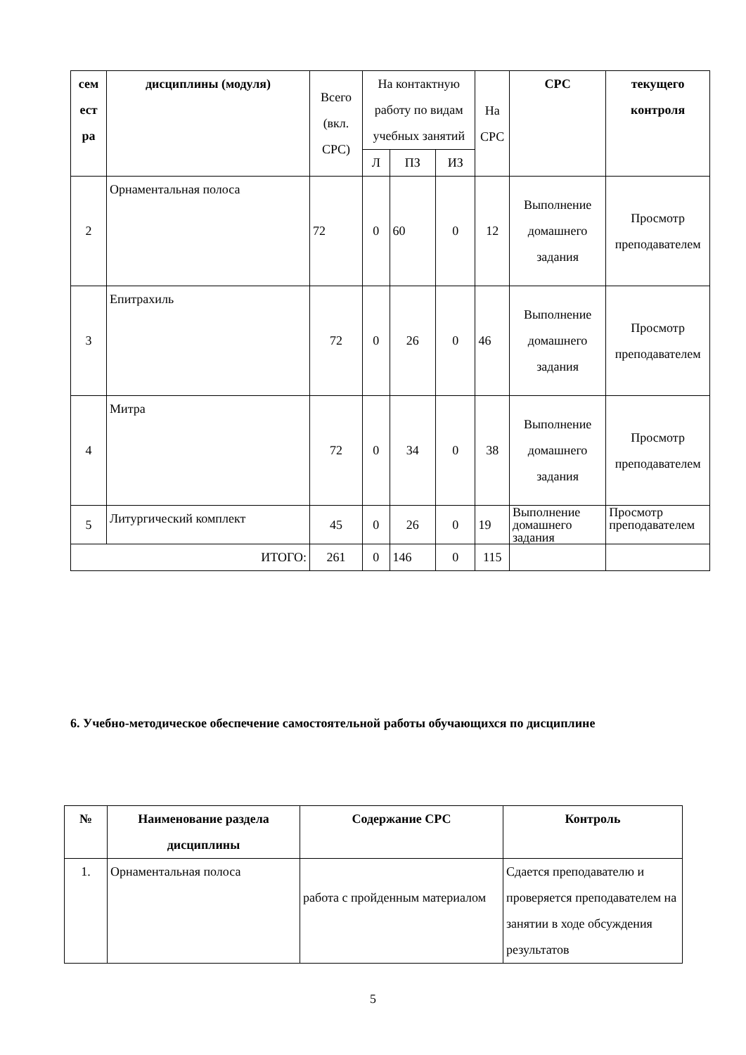| сем ест ра | дисциплины (модуля) | Всего (вкл. СРС) | На контактную работу по видам учебных занятий | | | На СРС | СРС | текущего контроля |
| | | | Л | ПЗ | ИЗ | | | |
| 2 | Орнаментальная полоса | 72 | 0 | 60 | 0 | 12 | Выполнение домашнего задания | Просмотр преподавателем |
| 3 | Епитрахиль | 72 | 0 | 26 | 0 | 46 | Выполнение домашнего задания | Просмотр преподавателем |
| 4 | Митра | 72 | 0 | 34 | 0 | 38 | Выполнение домашнего задания | Просмотр преподавателем |
| 5 | Литургический комплект | 45 | 0 | 26 | 0 | 19 | Выполнение домашнего задания | Просмотр преподавателем |
| ИТОГО: | | 261 | 0 | 146 | 0 | 115 | | |
6. Учебно-методическое обеспечение самостоятельной работы обучающихся по дисциплине
| № | Наименование раздела дисциплины | Содержание СРС | Контроль |
| --- | --- | --- | --- |
| 1. | Орнаментальная полоса | работа с пройденным материалом | Сдается преподавателю и проверяется преподавателем на занятии в ходе обсуждения результатов |
5